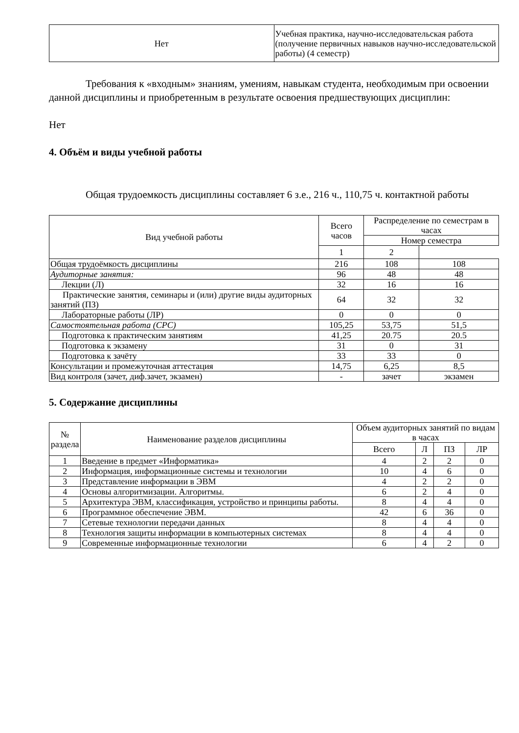| Нет | Учебная практика, научно-исследовательская работа (получение первичных навыков научно-исследовательской работы) (4 семестр) |
Требования к «входным» знаниям, умениям, навыкам студента, необходимым при освоении данной дисциплины и приобретенным в результате освоения предшествующих дисциплин:
Нет
4. Объём и виды учебной работы
Общая трудоемкость дисциплины составляет 6 з.е., 216 ч., 110,75 ч. контактной работы
| Вид учебной работы | Всего часов | Распределение по семестрам в часах | |
| --- | --- | --- | --- |
| | | Номер семестра | |
| | 1 | 2 | |
| Общая трудоёмкость дисциплины | 216 | 108 | 108 |
| Аудиторные занятия: | 96 | 48 | 48 |
| Лекции (Л) | 32 | 16 | 16 |
| Практические занятия, семинары и (или) другие виды аудиторных занятий (ПЗ) | 64 | 32 | 32 |
| Лабораторные работы (ЛР) | 0 | 0 | 0 |
| Самостоятельная работа (СРС) | 105,25 | 53,75 | 51,5 |
| Подготовка к практическим занятиям | 41,25 | 20.75 | 20.5 |
| Подготовка к экзамену | 31 | 0 | 31 |
| Подготовка к зачёту | 33 | 33 | 0 |
| Консультации и промежуточная аттестация | 14,75 | 6,25 | 8,5 |
| Вид контроля (зачет, диф.зачет, экзамен) | - | зачет | экзамен |
5. Содержание дисциплины
| № раздела | Наименование разделов дисциплины | Объем аудиторных занятий по видам в часах | | | |
| --- | --- | --- | --- | --- | --- |
| | | Всего | Л | ПЗ | ЛР |
| 1 | Введение в предмет «Информатика» | 4 | 2 | 2 | 0 |
| 2 | Информация, информационные системы и технологии | 10 | 4 | 6 | 0 |
| 3 | Представление информации в ЭВМ | 4 | 2 | 2 | 0 |
| 4 | Основы алгоритмизации. Алгоритмы. | 6 | 2 | 4 | 0 |
| 5 | Архитектура ЭВМ, классификация, устройство и принципы работы. | 8 | 4 | 4 | 0 |
| 6 | Программное обеспечение ЭВМ. | 42 | 6 | 36 | 0 |
| 7 | Сетевые технологии передачи данных | 8 | 4 | 4 | 0 |
| 8 | Технология защиты информации в компьютерных системах | 8 | 4 | 4 | 0 |
| 9 | Современные информационные технологии | 6 | 4 | 2 | 0 |